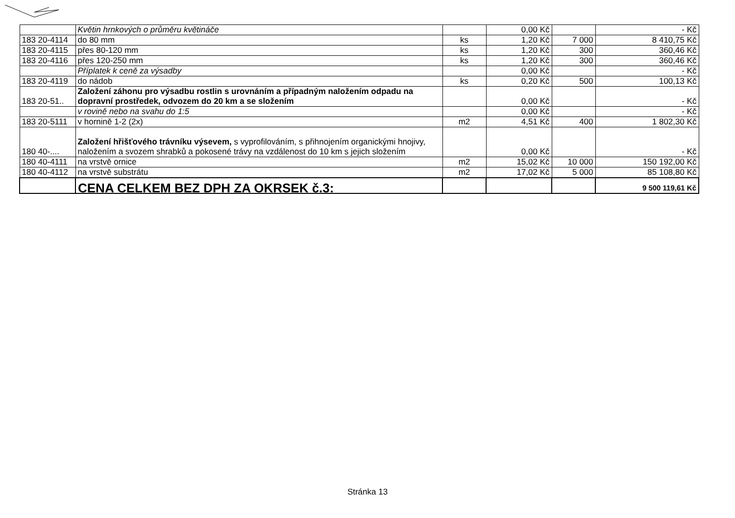| | Květin hrnkových o průměru květináče | | 0,00 Kč | | - Kč |
| 183 20-4114 | do 80 mm | ks | 1,20 Kč | 7 000 | 8 410,75 Kč |
| 183 20-4115 | přes 80-120 mm | ks | 1,20 Kč | 300 | 360,46 Kč |
| 183 20-4116 | přes 120-250 mm | ks | 1,20 Kč | 300 | 360,46 Kč |
| | Příplatek k ceně za výsadby | | 0,00 Kč | | - Kč |
| 183 20-4119 | do nádob | ks | 0,20 Kč | 500 | 100,13 Kč |
| 183 20-51.. | Založení záhonu pro výsadbu rostlin s urovnáním a případným naložením odpadu na dopravní prostředek, odvozem do 20 km a se složením | | 0,00 Kč | | - Kč |
| | v rovině nebo na svahu do 1:5 | | 0,00 Kč | | - Kč |
| 183 20-5111 | v hornině 1-2 (2x) | m2 | 4,51 Kč | 400 | 1 802,30 Kč |
| 180 40-.... | Založení hřišťového trávníku výsevem, s vyprofilováním, s přihnojením organickými hnojivy, naložením a svozem shrabků a pokosené trávy na vzdálenost do 10 km s jejich složením | | 0,00 Kč | | - Kč |
| 180 40-4111 | na vrstvě ornice | m2 | 15,02 Kč | 10 000 | 150 192,00 Kč |
| 180 40-4112 | na vrstvě substrátu | m2 | 17,02 Kč | 5 000 | 85 108,80 Kč |
| | CENA CELKEM BEZ DPH ZA OKRSEK č.3: | | | | 9 500 119,61 Kč |
Stránka 13